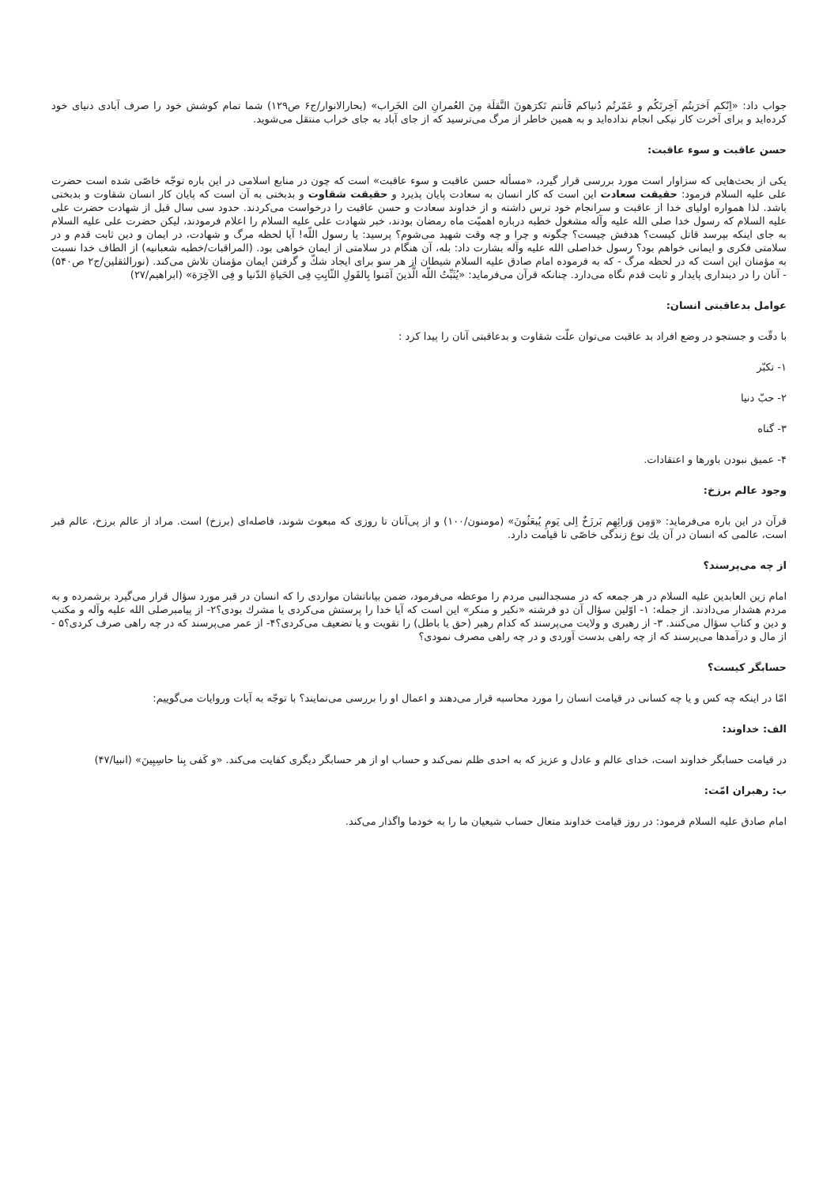جواب داد: «اِنّكم اَخرَبتُم آخِرتَكُم و عَمّرتُم دُنياكم فَأنتم تَكرَهونَ النَّقلَة مِنَ العُمرانِ الىَ الخَراب» (بحارالانوار/ج۶ ص۱۲۹) شما تمام كوشش خود را صرف آبادی دنيای خود كرده‌ايد و برای آخرت كار نيكی انجام نداده‌ايد و به همين خاطر از مرگ می‌ترسيد كه از جای آباد به جای خراب منتقل می‌شويد.
حسن عاقبت و سوء عاقبت:
يكی از بحث‌هايی كه سزاوار است مورد بررسی قرار گيرد، «مسأله حسن عاقبت و سوء عاقبت» است كه چون در منابع اسلامی در اين باره توجّه خاصّی شده است حضرت علی عليه السلام فرمود: حقيقت سعادت اين است كه كار انسان به سعادت پايان پذيرد و حقيقت شقاوت و بدبختی به آن است كه پايان كار انسان شقاوت و بدبختی باشد. لذا همواره اوليای خدا از عاقبت و سرانجام خود ترس داشته و از خداوند سعادت و حسن عاقبت را درخواست می‌كردند. حدود سی سال قبل از شهادت حضرت علی عليه السلام كه رسول خدا صلی الله عليه وآله مشغول خطبه درباره اهميّت ماه رمضان بودند، خبر شهادت علی عليه السلام را اعلام فرمودند، ليكن حضرت علی عليه السلام به جای اينكه بپرسد قاتل كيست؟ هدفش چيست؟ چگونه و چرا و چه وقت شهيد می‌شوم؟ پرسيد: يا رسول اللّه! آيا لحظه مرگ و شهادت، در ايمان و دين ثابت قدم و در سلامتی فكری و ايمانی خواهم بود؟ رسول خداصلی الله عليه وآله بشارت داد: بله، آن هنگام در سلامتی از ايمان خواهی بود. (المراقبات/خطبه شعبانيه) از الطاف خدا نسبت به مؤمنان اين است كه در لحظه مرگ - كه به فرموده امام صادق عليه السلام شيطان از هر سو برای ايجاد شكّ و گرفتن ايمان مؤمنان تلاش می‌كند. (نورالثقلين/ج۲ ص۵۴۰) - آنان را در دينداری پايدار و ثابت قدم نگاه می‌دارد. چنانكه قرآن می‌فرمايد: «يُثَبِّتُ اللّه الَّذينَ آمَنوا بِالقَولِ الثّابِتِ فِی الحَياةِ الدّنيا و فِی الآخِرَة» (ابراهيم/۲۷)
عوامل بدعاقبتی انسان:
با دقّت و جستجو در وضع افراد بد عاقبت می‌توان علّت شقاوت و بدعاقبتی آنان را پيدا كرد :
۱- تكبّر
۲- حبّ دنيا
۳- گناه
۴- عميق نبودن باورها و اعتقادات.
وجود عالم برزخ:
قرآن در اين باره می‌فرمايد: «وَمِن وَرائِهِم بَرزَخٌ اِلی يَومِ يُبعَثُونَ» (مومنون/۱۰۰) و از پی‌آنان تا روزی كه مبعوث شوند، فاصله‌ای (برزخ) است. مراد از عالم برزخ، عالم قبر است، عالمی كه انسان در آن يك نوع زندگی خاصّی تا قيامت دارد.
از چه می‌پرسند؟
امام زين العابدين عليه السلام در هر جمعه كه در مسجدالنبی مردم را موعظه می‌فرمود، ضمن بياناتشان مواردی را كه انسان در قبر مورد سؤال قرار می‌گيرد برشمرده و به مردم هشدار می‌دادند. از جمله: ۱- اوّلين سؤال آن دو فرشته «نكير و منكر» اين است كه آيا خدا را پرستش می‌كردی يا مشرك بودی؟۲- از پيامبرصلی الله عليه وآله و مكتب و دين و كتاب سؤال می‌كنند. ۳- از رهبری و ولايت می‌پرسند كه كدام رهبر (حق يا باطل) را تقويت و يا تضعيف می‌كردی؟۴- از عمر می‌پرسند كه در چه راهی صرف كردی؟۵ - از مال و درآمدها می‌پرسند كه از چه راهی بدست آوردی و در چه راهی مصرف نمودی؟
حسابگر كيست؟
امّا در اينكه چه كس و يا چه كسانی در قيامت انسان را مورد محاسبه قرار می‌دهند و اعمال او را بررسی می‌نمايند؟ با توجّه به آيات وروايات می‌گوييم:
الف: خداوند:
در قيامت حسابگر خداوند است، خدای عالم و عادل و عزيز كه به احدی ظلم نمی‌كند و حساب او از هر حسابگر ديگری كفايت می‌كند. «و كَفی بِنا حاسِبِينَ» (انبيا/۴۷)
ب: رهبران امّت:
امام صادق عليه السلام فرمود: در روز قيامت خداوند متعال حساب شيعيان ما را به خودما واگذار می‌كند.